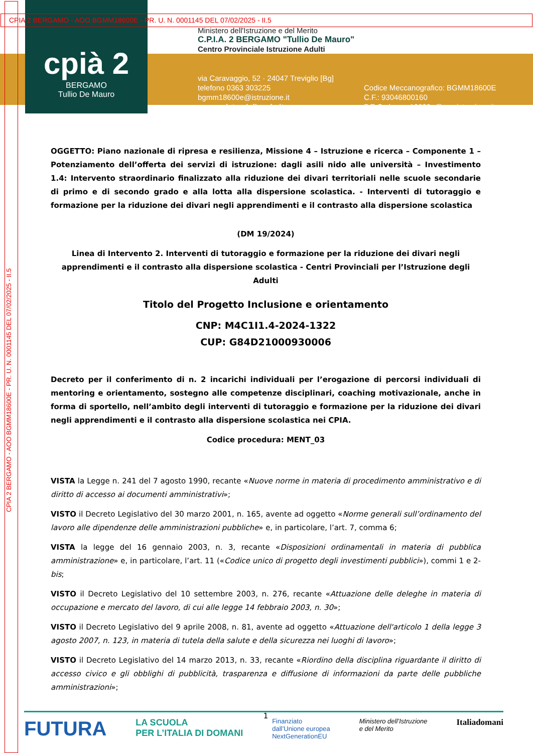CPIA 2 BERGAMO - AOO BGMM18600E - PR. U. N. 0001145 DEL 07/02/2025 - II.5
CPIA 2 BERGAMO - AOO BGMM18600E - PR. U. N. 0001145 DEL 07/02/2025 - II.5
cpià 2
BERGAMO
Tullio De Mauro
Ministero dell'Istruzione e del Merito
C.P.I.A. 2 BERGAMO "Tullio De Mauro"
Centro Provinciale Istruzione Adulti
via Caravaggio, 52 · 24047 Treviglio [Bg]
telefono 0363 303225
bgmm18600e@istruzione.it
www.cpiatreviglio.edu.it
Codice Meccanografico: BGMM18600E
C.F.: 93046800160
P.E.C.: bgmm18600e@pec.istruzione.it
OGGETTO: Piano nazionale di ripresa e resilienza, Missione 4 – Istruzione e ricerca – Componente 1 – Potenziamento dell’offerta dei servizi di istruzione: dagli asili nido alle università – Investimento 1.4: Intervento straordinario finalizzato alla riduzione dei divari territoriali nelle scuole secondarie di primo e di secondo grado e alla lotta alla dispersione scolastica. - Interventi di tutoraggio e formazione per la riduzione dei divari negli apprendimenti e il contrasto alla dispersione scolastica
(DM 19/2024)
Linea di Intervento 2. Interventi di tutoraggio e formazione per la riduzione dei divari negli apprendimenti e il contrasto alla dispersione scolastica - Centri Provinciali per l’Istruzione degli Adulti
Titolo del Progetto Inclusione e orientamento
CNP: M4C1I1.4-2024-1322
CUP: G84D21000930006
Decreto per il conferimento di n. 2 incarichi individuali per l’erogazione di percorsi individuali di mentoring e orientamento, sostegno alle competenze disciplinari, coaching motivazionale, anche in forma di sportello, nell’ambito degli interventi di tutoraggio e formazione per la riduzione dei divari negli apprendimenti e il contrasto alla dispersione scolastica nei CPIA.
Codice procedura: MENT_03
VISTA la Legge n. 241 del 7 agosto 1990, recante «Nuove norme in materia di procedimento amministrativo e di diritto di accesso ai documenti amministrativi»;
VISTO il Decreto Legislativo del 30 marzo 2001, n. 165, avente ad oggetto «Norme generali sull’ordinamento del lavoro alle dipendenze delle amministrazioni pubbliche» e, in particolare, l’art. 7, comma 6;
VISTA la legge del 16 gennaio 2003, n. 3, recante «Disposizioni ordinamentali in materia di pubblica amministrazione» e, in particolare, l’art. 11 («Codice unico di progetto degli investimenti pubblici»), commi 1 e 2-bis;
VISTO il Decreto Legislativo del 10 settembre 2003, n. 276, recante «Attuazione delle deleghe in materia di occupazione e mercato del lavoro, di cui alle legge 14 febbraio 2003, n. 30»;
VISTO il Decreto Legislativo del 9 aprile 2008, n. 81, avente ad oggetto «Attuazione dell'articolo 1 della legge 3 agosto 2007, n. 123, in materia di tutela della salute e della sicurezza nei luoghi di lavoro»;
VISTO il Decreto Legislativo del 14 marzo 2013, n. 33, recante «Riordino della disciplina riguardante il diritto di accesso civico e gli obblighi di pubblicità, trasparenza e diffusione di informazioni da parte delle pubbliche amministrazioni»;
1
FUTURA LA SCUOLA
PER L’ITALIA DI DOMANI Finanziato
dall’Unione europea
NextGenerationEU Ministero dell’Istruzione
e del Merito Italiadomani